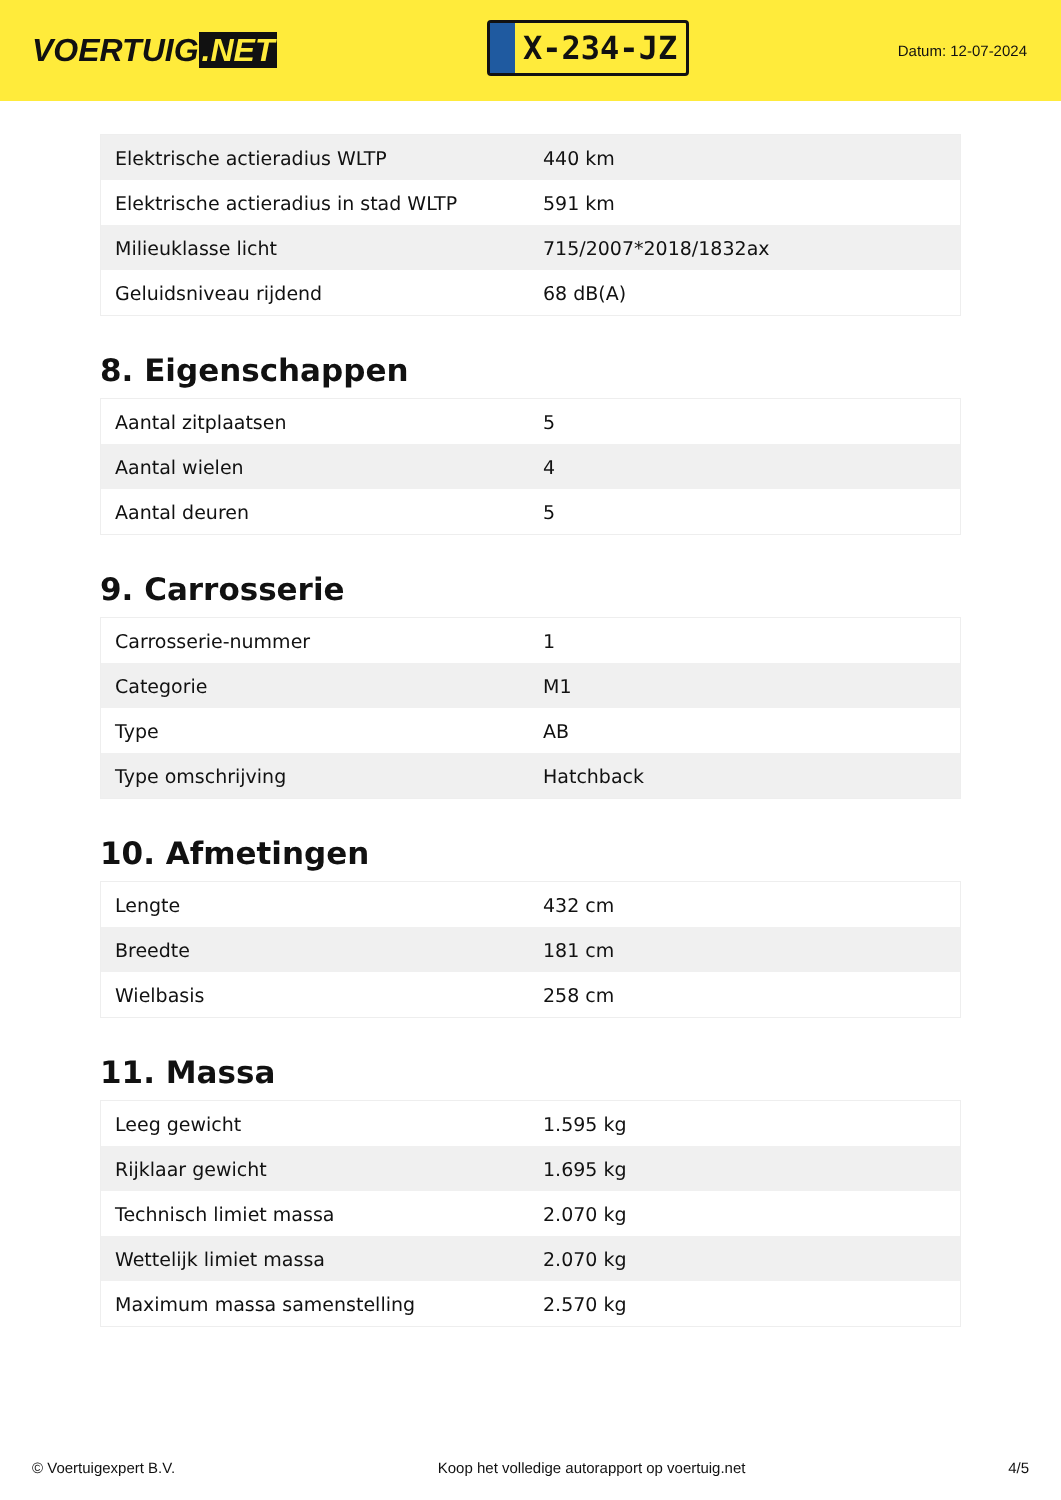VOERTUIG.NET
X-234-JZ
Datum: 12-07-2024
| Elektrische actieradius WLTP | 440 km |
| Elektrische actieradius in stad WLTP | 591 km |
| Milieuklasse licht | 715/2007*2018/1832ax |
| Geluidsniveau rijdend | 68 dB(A) |
8. Eigenschappen
| Aantal zitplaatsen | 5 |
| Aantal wielen | 4 |
| Aantal deuren | 5 |
9. Carrosserie
| Carrosserie-nummer | 1 |
| Categorie | M1 |
| Type | AB |
| Type omschrijving | Hatchback |
10. Afmetingen
| Lengte | 432 cm |
| Breedte | 181 cm |
| Wielbasis | 258 cm |
11. Massa
| Leeg gewicht | 1.595 kg |
| Rijklaar gewicht | 1.695 kg |
| Technisch limiet massa | 2.070 kg |
| Wettelijk limiet massa | 2.070 kg |
| Maximum massa samenstelling | 2.570 kg |
© Voertuigexpert B.V. Koop het volledige autorapport op voertuig.net 4/5